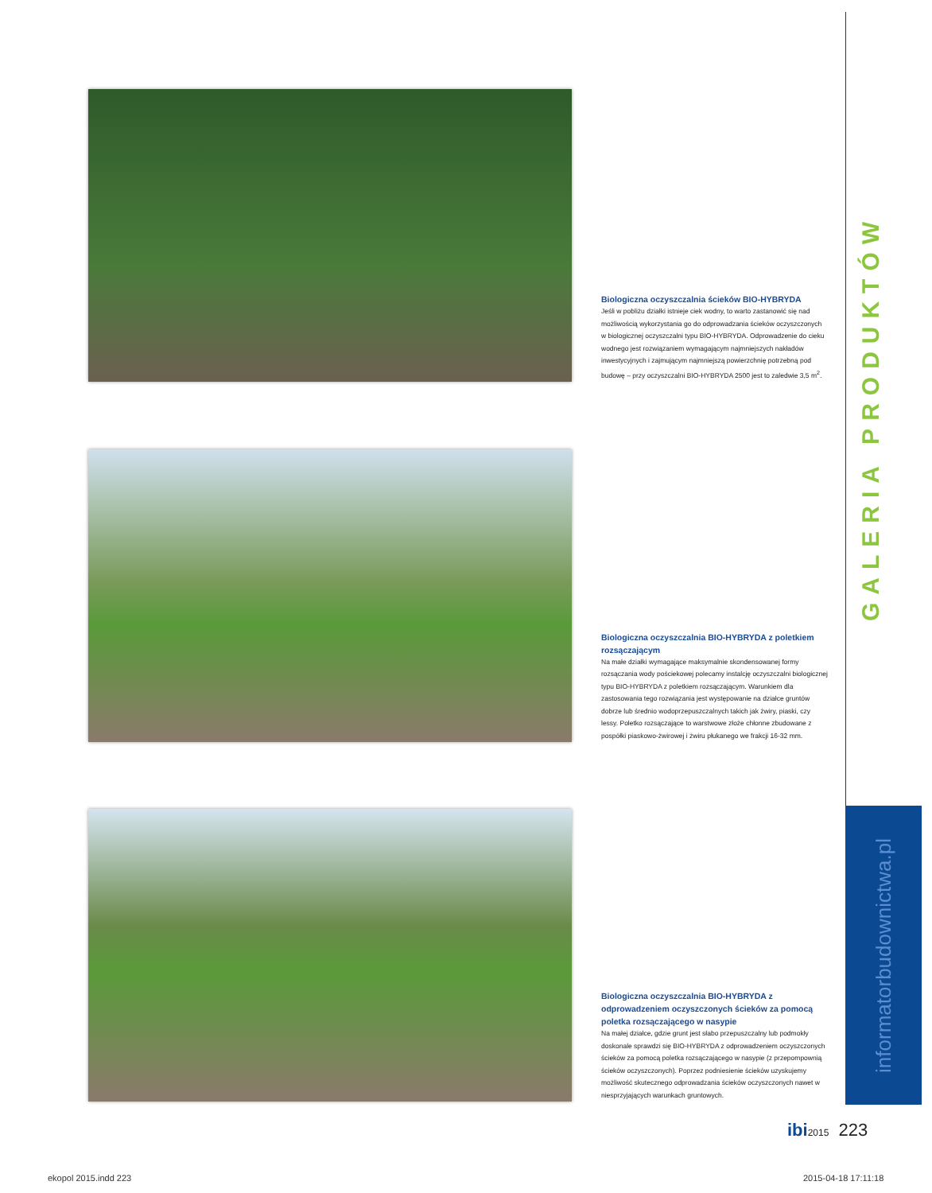GALERIA PRODUKTÓW
informatorbudownictwa.pl
Biologiczna oczyszczalnia ścieków BIO-HYBRYDA
Jeśli w pobliżu działki istnieje ciek wodny, to warto zastanowić się nad możliwością wykorzystania go do odprowadzania ścieków oczyszczonych w biologicznej oczyszczalni typu BIO-HYBRYDA. Odprowadzenie do cieku wodnego jest rozwiązaniem wymagającym najmniejszych nakładów inwestycyjnych i zajmującym najmniejszą powierzchnię potrzebną pod budowę – przy oczyszczalni BIO-HYBRYDA 2500 jest to zaledwie 3,5 m<sup>2</sup>.
Biologiczna oczyszczalnia BIO-HYBRYDA z poletkiem rozsączającym
Na małe działki wymagające maksymalnie skondensowanej formy rozsączania wody pościekowej polecamy instalcję oczyszczalni biologicznej typu BIO-HYBRYDA z poletkiem rozsączającym. Warunkiem dla zastosowania tego rozwiązania jest występowanie na działce gruntów dobrze lub średnio wodoprzepuszczalnych takich jak żwiry, piaski, czy lessy. Poletko rozsączające to warstwowe złoże chłonne zbudowane z pospółki piaskowo-żwirowej i żwiru płukanego we frakcji 16-32 mm.
Biologiczna oczyszczalnia BIO-HYBRYDA z odprowadzeniem oczyszczonych ścieków za pomocą poletka rozsączającego w nasypie
Na małej działce, gdzie grunt jest słabo przepuszczalny lub podmokły doskonale sprawdzi się BIO-HYBRYDA z odprowadzeniem oczyszczonych ścieków za pomocą poletka rozsączającego w nasypie (z przepompownią ścieków oczyszczonych). Poprzez podniesienie ścieków uzyskujemy możliwość skutecznego odprowadzania ścieków oczyszczonych nawet w niesprzyjających warunkach gruntowych.
ibi 2015 223
ekopol 2015.indd 223 2015-04-18 17:11:18